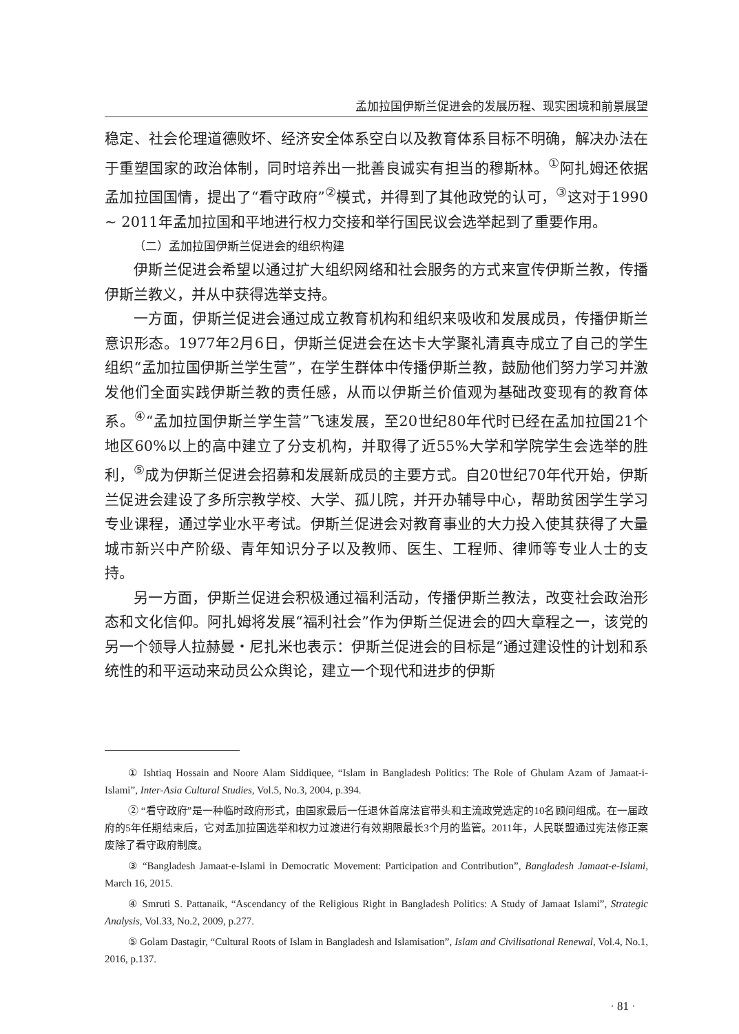孟加拉国伊斯兰促进会的发展历程、现实困境和前景展望
稳定、社会伦理道德败坏、经济安全体系空白以及教育体系目标不明确，解决办法在于重塑国家的政治体制，同时培养出一批善良诚实有担当的穆斯林。<sup>①</sup>阿扎姆还依据孟加拉国国情，提出了“看守政府”<sup>②</sup>模式，并得到了其他政党的认可，<sup>③</sup>这对于1990 ~ 2011年孟加拉国和平地进行权力交接和举行国民议会选举起到了重要作用。
（二）孟加拉国伊斯兰促进会的组织构建
伊斯兰促进会希望以通过扩大组织网络和社会服务的方式来宣传伊斯兰教，传播伊斯兰教义，并从中获得选举支持。
一方面，伊斯兰促进会通过成立教育机构和组织来吸收和发展成员，传播伊斯兰意识形态。1977年2月6日，伊斯兰促进会在达卡大学聚礼清真寺成立了自己的学生组织“孟加拉国伊斯兰学生营”，在学生群体中传播伊斯兰教，鼓励他们努力学习并激发他们全面实践伊斯兰教的责任感，从而以伊斯兰价值观为基础改变现有的教育体系。<sup>④</sup>“孟加拉国伊斯兰学生营”飞速发展，至20世纪80年代时已经在孟加拉国21个地区60%以上的高中建立了分支机构，并取得了近55%大学和学院学生会选举的胜利，<sup>⑤</sup>成为伊斯兰促进会招募和发展新成员的主要方式。自20世纪70年代开始，伊斯兰促进会建设了多所宗教学校、大学、孤儿院，并开办辅导中心，帮助贫困学生学习专业课程，通过学业水平考试。伊斯兰促进会对教育事业的大力投入使其获得了大量城市新兴中产阶级、青年知识分子以及教师、医生、工程师、律师等专业人士的支持。
另一方面，伊斯兰促进会积极通过福利活动，传播伊斯兰教法，改变社会政治形态和文化信仰。阿扎姆将发展“福利社会”作为伊斯兰促进会的四大章程之一，该党的另一个领导人拉赫曼・尼扎米也表示：伊斯兰促进会的目标是“通过建设性的计划和系统性的和平运动来动员公众舆论，建立一个现代和进步的伊斯
① Ishtiaq Hossain and Noore Alam Siddiquee, “Islam in Bangladesh Politics: The Role of Ghulam Azam of Jamaat-i-Islami”, Inter-Asia Cultural Studies, Vol.5, No.3, 2004, p.394.
② “看守政府”是一种临时政府形式，由国家最后一任退休首席法官带头和主流政党选定的10名顾问组成。在一届政府的5年任期结束后，它对孟加拉国选举和权力过渡进行有效期限最长3个月的监管。2011年，人民联盟通过宪法修正案废除了看守政府制度。
③ “Bangladesh Jamaat-e-Islami in Democratic Movement: Participation and Contribution”, Bangladesh Jamaat-e-Islami, March 16, 2015.
④ Smruti S. Pattanaik, “Ascendancy of the Religious Right in Bangladesh Politics: A Study of Jamaat Islami”, Strategic Analysis, Vol.33, No.2, 2009, p.277.
⑤ Golam Dastagir, “Cultural Roots of Islam in Bangladesh and Islamisation”, Islam and Civilisational Renewal, Vol.4, No.1, 2016, p.137.
· 81 ·